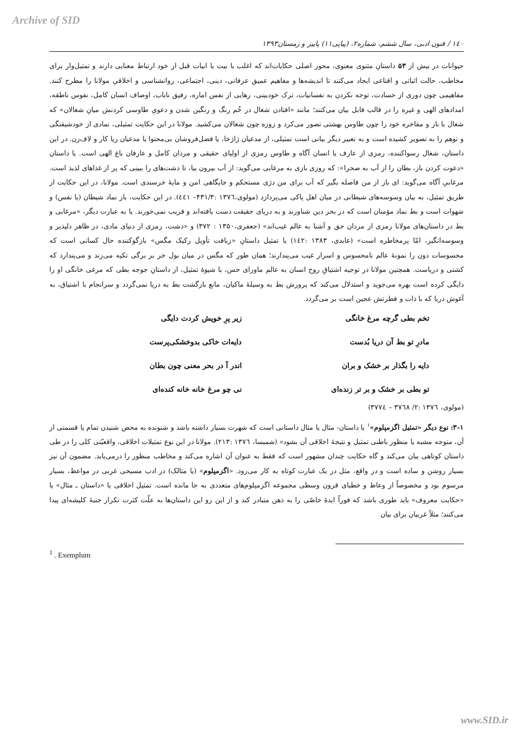Archive of SID
۱٤۰ / فنون ادبی، سال ششم، شماره۲، (پیاپی۱۱) پاییز و زمستان۱۳۹۳
حیوانات در بیش از ۵۳ داستانِ مثنوی معنوی، محور اصلی حکایات‌اند که اغلب با بیت یا ابیات قبل از خود ارتباط معنایی دارند و تمثیل‌وار برای مخاطب، حالت اثباتی و اقناعی ایجاد می‌کنند تا اندیشه‌ها و مفاهیم عمیق عرفانی، دینی، اجتماعی، روانشناسی و اخلاقیِ مولانا را مطرح کنند. مفاهیمی چون دوری از حسادت، توجه نکردن به نفسانیات، ترک خودبینی، رهایی از نفس اماره، رفیق ناباب، اوصاف انسان کامل، نفوس ناطقه، امدادهای الهی و غیره را در قالب فابل بیان می‌کنند؛ مانند «افتادن شغال در خُم رنگ و رنگین شدن و دعویِ طاوسی کردنش میانِ شغالان» که شغال با ناز و مفاخره خود را چون طاوس بهشتی تصور می‌کرد و زوزه چون شغالان می‌کشید. مولانا در این حکایت تمثیلی، نمادی از خودشیفتگی و توهم را به تصویر کشیده است و به تعبیر دیگر بیانی است تمثیلی، از مدعیان ژاژخا، یا فضل‌فروشان بی‌محتوا یا مدعیان ریا کار و لاف‌زن. در این داستان، شغال رسواکننده، رمزی از عارف یا انسان آگاه و طاوس رمزی از اولیای حقیقی و مردان کامل و عارفان باغ الهی است. یا داستان «دعوت کردن باز، بطان را از آب به صحرا»: که روزی بازی به مرغابی می‌گوید: از آب بیرون بیا، تا دشت‌های را ببینی که پر از غذاهای لذیذ است. مرغابیِ آگاه می‌گوید: ای باز از من فاصله بگیر که آب برای من دژی مستحکم و جایگاهی امن و مایهٔ خرسندی است. مولانا، در این حکایت از طریق تمثیل، به بیان وسوسه‌های شیطانی در میان اهل پاکی می‌پردازد (مولوی،۱۳۷٦ :۴۳۱/۳– ٤٤۱). در این حکایت، باز نماد شیطان (یا نفس) و شهوات است و بط نماد مؤمنان است که در بحر دین شناورند و به دریای حقیقت دست یافته‌اند و فریب نمی‌خورند. یا به عبارت دیگر، «مرغابی و بط در داستان‌های مولانا رمزی از مردان حق و آشنا به عالم غیب‌اند» (جعفری،۱۳۵۰ : ۳۷۲) و «دشت، رمزی از دنیای مادی، در ظاهر دلپذیر و وسوسه‌انگیز، امّا پرمخاطره است» (عابدی، ۱۳۸۳ :۱٤۲) یا تمثیل داستانِ «زیافت تأویل رکیک مگس» بازگوکننده حال کسانی است که محسوسات دون را نمونهٔ عالم نامحسوس و اسرار غیب می‌پندارند؛ همان طور که مگس در میان بول خر بر برگی تکیه می‌زند و می‌پندارد که کشتی و دریاست. همچنین مولانا در توجیه اشتیاقِ روح انسان به عالم ماورای حس، با شیوهٔ تمثیل، از داستانِ جوجه بطی که مرغی خانگی او را دایگی کرده است بهره می‌جوید و استدلال می‌کند که پرورش بط به وسیلهٔ ماکیان، مانع بازگشت بط به دریا نمی‌گردد و سرانجام با اشتیاق، به آغوش دریا که با ذات و فطرتش عجین است بر می‌گردد.
تخم بطی گرچه مرغ خانگی زیر پرِ خویش کردت دایگی
مادرِ تو بط آن دریا بُدست دایه‌ات خاکی بدوخشکی‌پرست
دایه را بگذار بر خشک و بران اندر آ در بحر معنی چون بطان
تو بطی بر خشک و بر تر زنده‌ای نی چو مرغ خانه خانه کنده‌ای
(مولوی، ۱۳۷٦ :۲/ ۳۷٦۸ – ۳۷۷٤)
۳-۱: نوع دیگر «تمثیل اگزمپلوم»<sup>۱</sup> یا داستان- مثال یا مثال داستانی است که شهرت بسیار داشته باشد و شنونده به محض شنیدن تمام یا قسمتی از آن، متوجه مشبه یا منظور باطنی تمثیل و نتیجهٔ اخلاقی آن بشود» (شمیسا، ۱۳۷٦ :۲۱۳). مولانا در این نوع تمثیلات اخلاقی، واقعیّتی کلی را در طی داستان کوتاهی بیان می‌کند و گاه حکایت چندان مشهور است که فقط به عنوان آن اشاره می‌کند و مخاطب منظور را درمی‌یابد. مضمون آن نیز بسیار روشن و ساده است و در واقع، مثل در یک عبارت کوتاه به کار می‌رود. «اگزمپلوم» (یا مثالک) در ادب مسیحی غربی در مواعظ، بسیار مرسوم بود و مخصوصاً از وعاظ و خطبای قرون وسطی مجموعه اگزمپلوم‌های متعددی به جا مانده است. تمثیل اخلاقی یا «داستان ـ مثال» یا «حکایت معروف» باید طوری باشد که فوراً ایدهٔ خاصّی را به ذهن متبادر کند و از این رو این داستان‌ها به علّت کثرت تکرار جنبهٔ کلیشه‌ای پیدا می‌کنند؛ مثلاً غربیان برای بیان
<sup>1</sup> . Exemplum
www.SID.ir